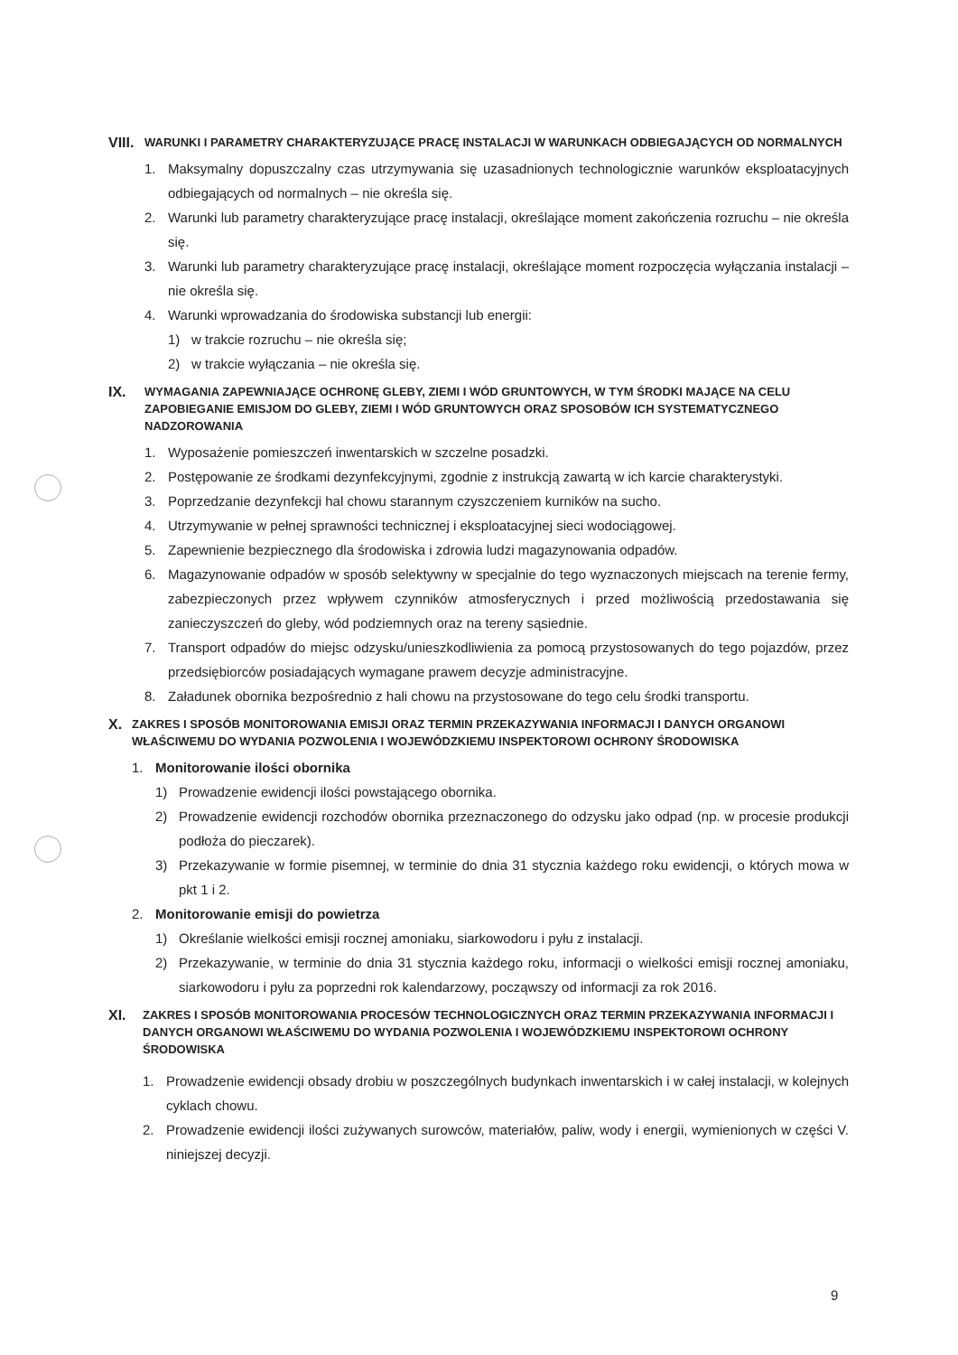VIII. WARUNKI I PARAMETRY CHARAKTERYZUJĄCE PRACĘ INSTALACJI W WARUNKACH ODBIEGAJĄCYCH OD NORMALNYCH
1. Maksymalny dopuszczalny czas utrzymywania się uzasadnionych technologicznie warunków eksploatacyjnych odbiegających od normalnych – nie określa się.
2. Warunki lub parametry charakteryzujące pracę instalacji, określające moment zakończenia rozruchu – nie określa się.
3. Warunki lub parametry charakteryzujące pracę instalacji, określające moment rozpoczęcia wyłączania instalacji – nie określa się.
4. Warunki wprowadzania do środowiska substancji lub energii:
1) w trakcie rozruchu – nie określa się;
2) w trakcie wyłączania – nie określa się.
IX. WYMAGANIA ZAPEWNIAJĄCE OCHRONĘ GLEBY, ZIEMI I WÓD GRUNTOWYCH, W TYM ŚRODKI MAJĄCE NA CELU ZAPOBIEGANIE EMISJOM DO GLEBY, ZIEMI I WÓD GRUNTOWYCH ORAZ SPOSOBÓW ICH SYSTEMATYCZNEGO NADZOROWANIA
1. Wyposażenie pomieszczeń inwentarskich w szczelne posadzki.
2. Postępowanie ze środkami dezynfekcyjnymi, zgodnie z instrukcją zawartą w ich karcie charakterystyki.
3. Poprzedzanie dezynfekcji hal chowu starannym czyszczeniem kurników na sucho.
4. Utrzymywanie w pełnej sprawności technicznej i eksploatacyjnej sieci wodociągowej.
5. Zapewnienie bezpiecznego dla środowiska i zdrowia ludzi magazynowania odpadów.
6. Magazynowanie odpadów w sposób selektywny w specjalnie do tego wyznaczonych miejscach na terenie fermy, zabezpieczonych przez wpływem czynników atmosferycznych i przed możliwością przedostawania się zanieczyszczeń do gleby, wód podziemnych oraz na tereny sąsiednie.
7. Transport odpadów do miejsc odzysku/unieszkodliwienia za pomocą przystosowanych do tego pojazdów, przez przedsiębiorców posiadających wymagane prawem decyzje administracyjne.
8. Załadunek obornika bezpośrednio z hali chowu na przystosowane do tego celu środki transportu.
X. ZAKRES I SPOSÓB MONITOROWANIA EMISJI ORAZ TERMIN PRZEKAZYWANIA INFORMACJI I DANYCH ORGANOWI WŁAŚCIWEMU DO WYDANIA POZWOLENIA I WOJEWÓDZKIEMU INSPEKTOROWI OCHRONY ŚRODOWISKA
1. Monitorowanie ilości obornika
1) Prowadzenie ewidencji ilości powstającego obornika.
2) Prowadzenie ewidencji rozchodów obornika przeznaczonego do odzysku jako odpad (np. w procesie produkcji podłoża do pieczarek).
3) Przekazywanie w formie pisemnej, w terminie do dnia 31 stycznia każdego roku ewidencji, o których mowa w pkt 1 i 2.
2. Monitorowanie emisji do powietrza
1) Określanie wielkości emisji rocznej amoniaku, siarkowodoru i pyłu z instalacji.
2) Przekazywanie, w terminie do dnia 31 stycznia każdego roku, informacji o wielkości emisji rocznej amoniaku, siarkowodoru i pyłu za poprzedni rok kalendarzowy, począwszy od informacji za rok 2016.
XI. ZAKRES I SPOSÓB MONITOROWANIA PROCESÓW TECHNOLOGICZNYCH ORAZ TERMIN PRZEKAZYWANIA INFORMACJI I DANYCH ORGANOWI WŁAŚCIWEMU DO WYDANIA POZWOLENIA I WOJEWÓDZKIEMU INSPEKTOROWI OCHRONY ŚRODOWISKA
1. Prowadzenie ewidencji obsady drobiu w poszczególnych budynkach inwentarskich i w całej instalacji, w kolejnych cyklach chowu.
2. Prowadzenie ewidencji ilości zużywanych surowców, materiałów, paliw, wody i energii, wymienionych w części V. niniejszej decyzji.
9